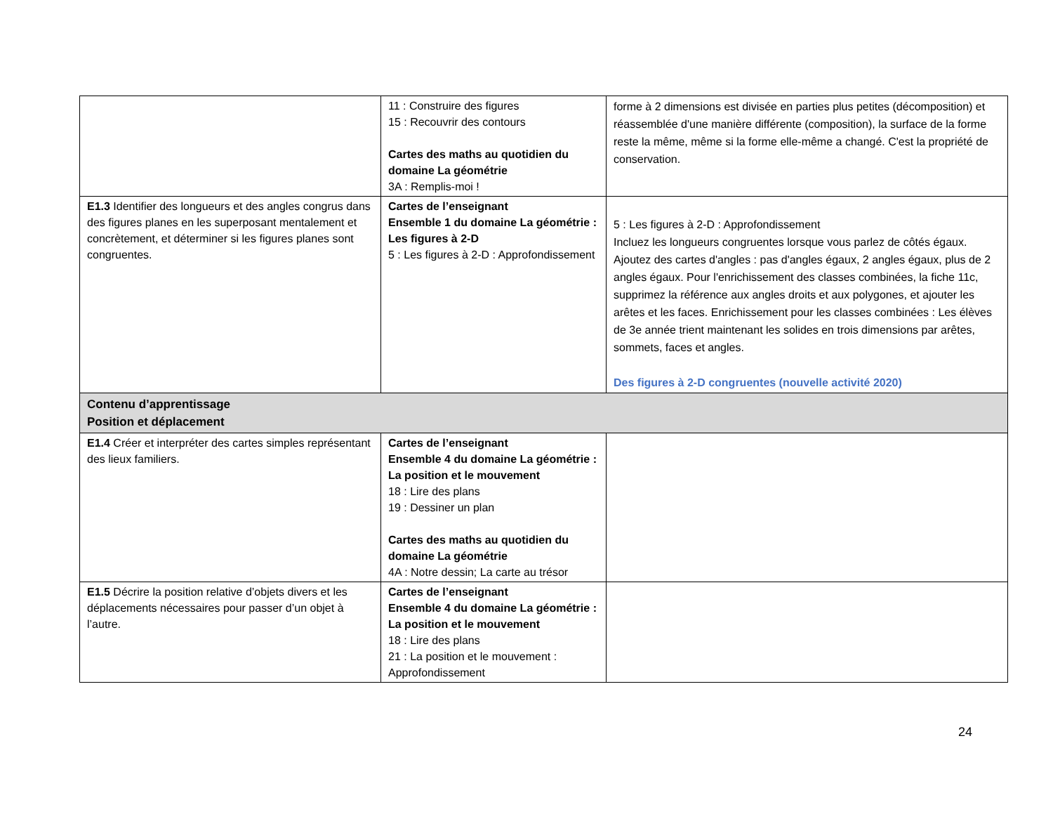| | 11 : Construire des figures 15 : Recouvrir des contours Cartes des maths au quotidien du domaine La géométrie 3A : Remplis-moi ! | forme à 2 dimensions est divisée en parties plus petites (décomposition) et réassemblée d'une manière différente (composition), la surface de la forme reste la même, même si la forme elle-même a changé. C'est la propriété de conservation. |
| E1.3 Identifier des longueurs et des angles congrus dans des figures planes en les superposant mentalement et concrètement, et déterminer si les figures planes sont congruentes. | Cartes de l’enseignant Ensemble 1 du domaine La géométrie : Les figures à 2-D 5 : Les figures à 2-D : Approfondissement | 5 : Les figures à 2-D : Approfondissement Incluez les longueurs congruentes lorsque vous parlez de côtés égaux. Ajoutez des cartes d'angles : pas d'angles égaux, 2 angles égaux, plus de 2 angles égaux. Pour l'enrichissement des classes combinées, la fiche 11c, supprimez la référence aux angles droits et aux polygones, et ajouter les arêtes et les faces. Enrichissement pour les classes combinées : Les élèves de 3e année trient maintenant les solides en trois dimensions par arêtes, sommets, faces et angles. Des figures à 2-D congruentes (nouvelle activité 2020) |
| Contenu d’apprentissage Position et déplacement | | |
| E1.4 Créer et interpréter des cartes simples représentant des lieux familiers. | Cartes de l’enseignant Ensemble 4 du domaine La géométrie : La position et le mouvement 18 : Lire des plans 19 : Dessiner un plan Cartes des maths au quotidien du domaine La géométrie 4A : Notre dessin; La carte au trésor | |
| E1.5 Décrire la position relative d’objets divers et les déplacements nécessaires pour passer d’un objet à l’autre. | Cartes de l’enseignant Ensemble 4 du domaine La géométrie : La position et le mouvement 18 : Lire des plans 21 : La position et le mouvement : Approfondissement | |
24